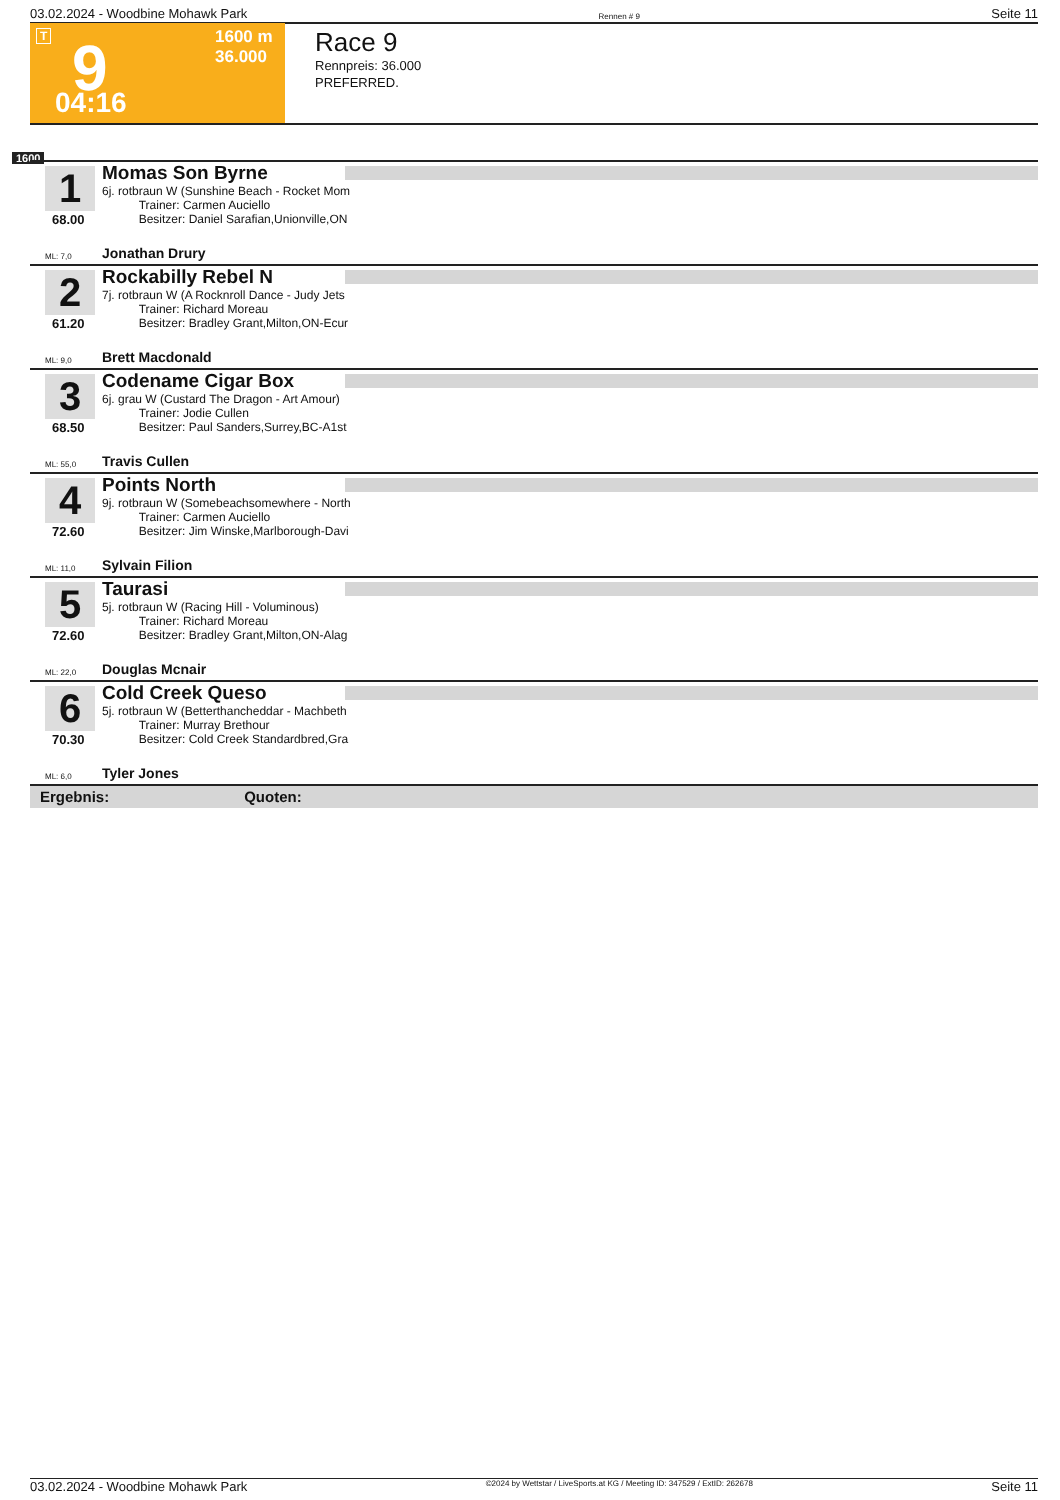03.02.2024 - Woodbine Mohawk Park Rennen # 9 Seite 11
T 9 1600 m
36.000
04:16
Race 9
Rennpreis: 36.000
PREFERRED.
1600
1
68.00
Momas Son Byrne
6j. rotbraun W (Sunshine Beach - Rocket Mom
Trainer: Carmen Auciello
Besitzer: Daniel Sarafian,Unionville,ON
ML: 7,0 Jonathan Drury
2
61.20
Rockabilly Rebel N
7j. rotbraun W (A Rocknroll Dance - Judy Jets
Trainer: Richard Moreau
Besitzer: Bradley Grant,Milton,ON-Ecur
ML: 9,0 Brett Macdonald
3
68.50
Codename Cigar Box
6j. grau W (Custard The Dragon - Art Amour)
Trainer: Jodie Cullen
Besitzer: Paul Sanders,Surrey,BC-A1st
ML: 55,0 Travis Cullen
4
72.60
Points North
9j. rotbraun W (Somebeachsomewhere - North
Trainer: Carmen Auciello
Besitzer: Jim Winske,Marlborough-Davi
ML: 11,0 Sylvain Filion
5
72.60
Taurasi
5j. rotbraun W (Racing Hill - Voluminous)
Trainer: Richard Moreau
Besitzer: Bradley Grant,Milton,ON-Alag
ML: 22,0 Douglas Mcnair
6
70.30
Cold Creek Queso
5j. rotbraun W (Betterthancheddar - Machbeth
Trainer: Murray Brethour
Besitzer: Cold Creek Standardbred,Gra
ML: 6,0 Tyler Jones
Ergebnis: Quoten:
03.02.2024 - Woodbine Mohawk Park ©2024 by Wettstar / LiveSports.at KG / Meeting ID: 347529 / ExtID: 262678 Seite 11